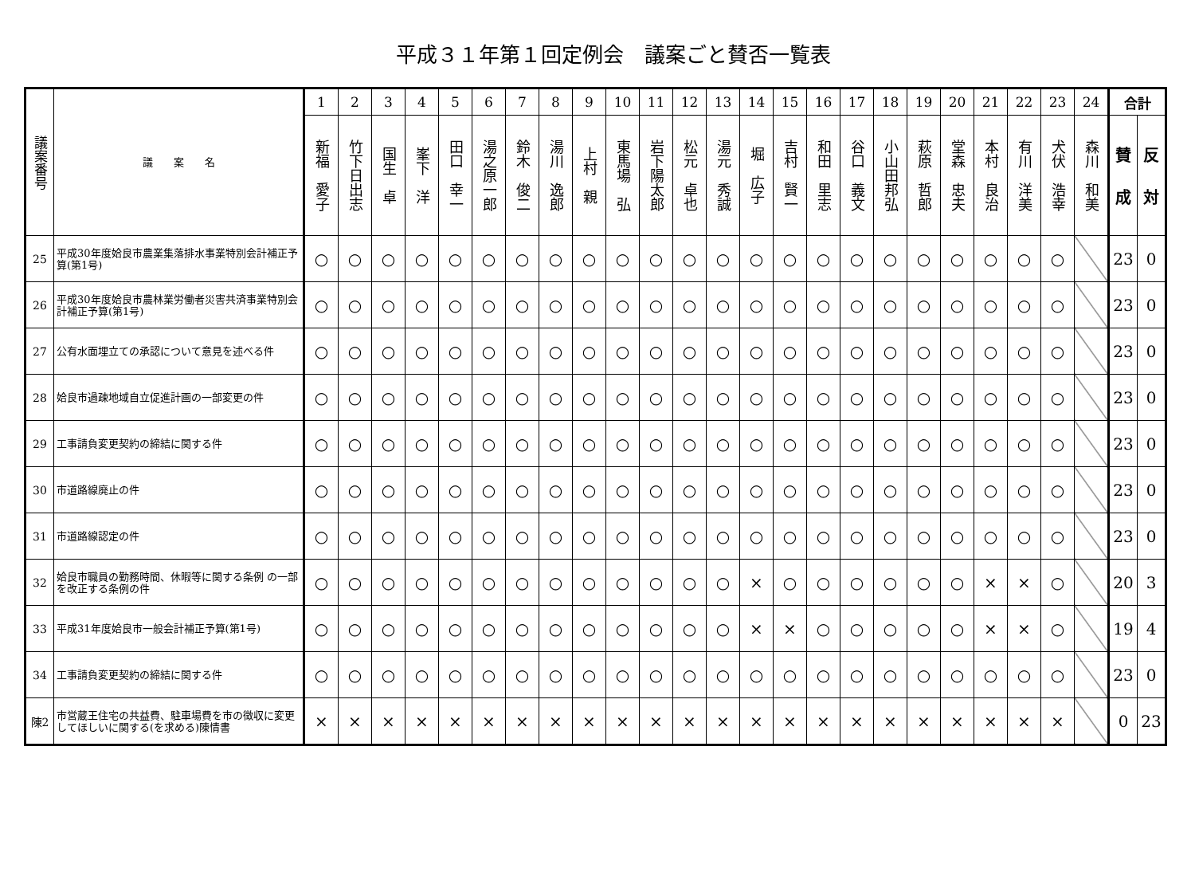平成３１年第１回定例会　議案ごと賛否一覧表
| 議案番号 | 議 案 名 | 1 | 2 | 3 | 4 | 5 | 6 | 7 | 8 | 9 | 10 | 11 | 12 | 13 | 14 | 15 | 16 | 17 | 18 | 19 | 20 | 21 | 22 | 23 | 24 | 合計 | |
| --- | --- | --- | --- | --- | --- | --- | --- | --- | --- | --- | --- | --- | --- | --- | --- | --- | --- | --- | --- | --- | --- | --- | --- | --- | --- | --- | --- |
| | | 新福 愛子 | 竹下日出志 | 国生 卓 | 峯下 洋 | 田口 幸一 | 湯之原一郎 | 鈴木 俊二 | 湯川 逸郎 | 上村 親 | 東馬場 弘 | 岩下陽太郎 | 松元 卓也 | 湯元 秀誠 | 堀 広子 | 吉村 賢一 | 和田 里志 | 谷口 義文 | 小山田邦弘 | 萩原 哲郎 | 堂森 忠夫 | 本村 良治 | 有川 洋美 | 犬伏 浩幸 | 森川 和美 | 賛 成 | 反 対 |
| 25 | 平成30年度姶良市農業集落排水事業特別会計補正予算(第1号) | ○ | ○ | ○ | ○ | ○ | ○ | ○ | ○ | ○ | ○ | ○ | ○ | ○ | ○ | ○ | ○ | ○ | ○ | ○ | ○ | ○ | ○ | ○ | | 23 | 0 |
| 26 | 平成30年度姶良市農林業労働者災害共済事業特別会計補正予算(第1号) | ○ | ○ | ○ | ○ | ○ | ○ | ○ | ○ | ○ | ○ | ○ | ○ | ○ | ○ | ○ | ○ | ○ | ○ | ○ | ○ | ○ | ○ | ○ | | 23 | 0 |
| 27 | 公有水面埋立ての承認について意見を述べる件 | ○ | ○ | ○ | ○ | ○ | ○ | ○ | ○ | ○ | ○ | ○ | ○ | ○ | ○ | ○ | ○ | ○ | ○ | ○ | ○ | ○ | ○ | ○ | | 23 | 0 |
| 28 | 姶良市過疎地域自立促進計画の一部変更の件 | ○ | ○ | ○ | ○ | ○ | ○ | ○ | ○ | ○ | ○ | ○ | ○ | ○ | ○ | ○ | ○ | ○ | ○ | ○ | ○ | ○ | ○ | ○ | | 23 | 0 |
| 29 | 工事請負変更契約の締結に関する件 | ○ | ○ | ○ | ○ | ○ | ○ | ○ | ○ | ○ | ○ | ○ | ○ | ○ | ○ | ○ | ○ | ○ | ○ | ○ | ○ | ○ | ○ | ○ | | 23 | 0 |
| 30 | 市道路線廃止の件 | ○ | ○ | ○ | ○ | ○ | ○ | ○ | ○ | ○ | ○ | ○ | ○ | ○ | ○ | ○ | ○ | ○ | ○ | ○ | ○ | ○ | ○ | ○ | | 23 | 0 |
| 31 | 市道路線認定の件 | ○ | ○ | ○ | ○ | ○ | ○ | ○ | ○ | ○ | ○ | ○ | ○ | ○ | ○ | ○ | ○ | ○ | ○ | ○ | ○ | ○ | ○ | ○ | | 23 | 0 |
| 32 | 姶良市職員の勤務時間、休暇等に関する条例 の一部を改正する条例の件 | ○ | ○ | ○ | ○ | ○ | ○ | ○ | ○ | ○ | ○ | ○ | ○ | ○ | × | ○ | ○ | ○ | ○ | ○ | ○ | × | × | ○ | | 20 | 3 |
| 33 | 平成31年度姶良市一般会計補正予算(第1号) | ○ | ○ | ○ | ○ | ○ | ○ | ○ | ○ | ○ | ○ | ○ | ○ | ○ | × | × | ○ | ○ | ○ | ○ | ○ | × | × | ○ | | 19 | 4 |
| 34 | 工事請負変更契約の締結に関する件 | ○ | ○ | ○ | ○ | ○ | ○ | ○ | ○ | ○ | ○ | ○ | ○ | ○ | ○ | ○ | ○ | ○ | ○ | ○ | ○ | ○ | ○ | ○ | | 23 | 0 |
| 陳2 | 市営蔵王住宅の共益費、駐車場費を市の徴収に変更してほしいに関する(を求める)陳情書 | × | × | × | × | × | × | × | × | × | × | × | × | × | × | × | × | × | × | × | × | × | × | × | | 0 | 23 |